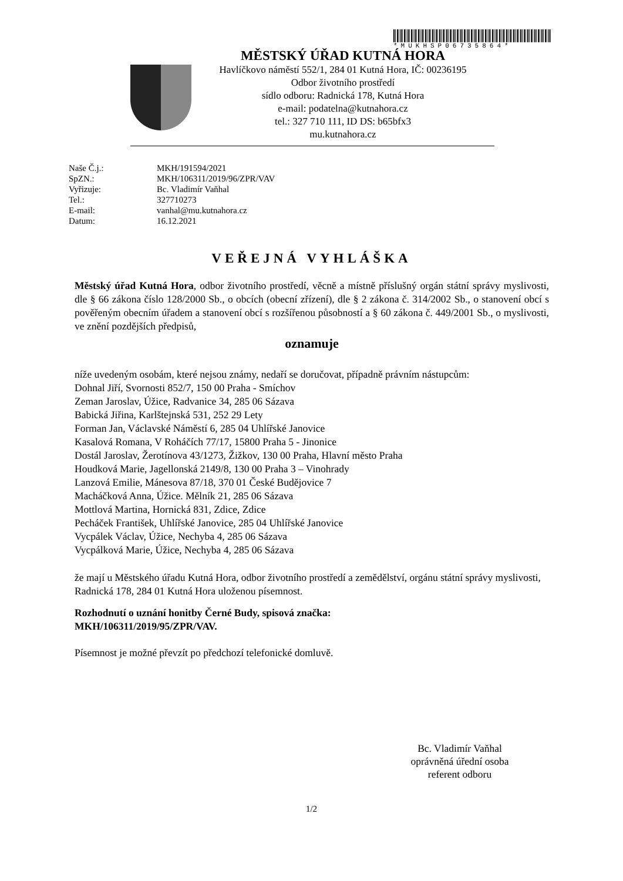*MUKHSP06735864*
MĚSTSKÝ ÚŘAD KUTNÁ HORA
Havlíčkovo náměstí 552/1, 284 01 Kutná Hora, IČ: 00236195
Odbor životního prostředí
sídlo odboru: Radnická 178, Kutná Hora
e-mail: podatelna@kutnahora.cz
tel.: 327 710 111, ID DS: b65bfx3
mu.kutnahora.cz
| Naše Č.j.: | MKH/191594/2021 |
| SpZN.: | MKH/106311/2019/96/ZPR/VAV |
| Vyřizuje: | Bc. Vladimír Vaňhal |
| Tel.: | 327710273 |
| E-mail: | vanhal@mu.kutnahora.cz |
| Datum: | 16.12.2021 |
VEŘEJNÁ VYHLÁŠKA
Městský úřad Kutná Hora, odbor životního prostředí, věcně a místně příslušný orgán státní správy myslivosti, dle § 66 zákona číslo 128/2000 Sb., o obcích (obecní zřízení), dle § 2 zákona č. 314/2002 Sb., o stanovení obcí s pověřeným obecním úřadem a stanovení obcí s rozšířenou působností a § 60 zákona č. 449/2001 Sb., o myslivosti, ve znění pozdějších předpisů,
oznamuje
níže uvedeným osobám, které nejsou známy, nedaří se doručovat, případně právním nástupcům:
Dohnal Jiří, Svornosti 852/7, 150 00 Praha - Smíchov
Zeman Jaroslav, Úžice, Radvanice 34, 285 06 Sázava
Babická Jiřina, Karlštejnská 531, 252 29 Lety
Forman Jan, Václavské Náměstí 6, 285 04 Uhlířské Janovice
Kasalová Romana, V Roháčích 77/17, 15800 Praha 5 - Jinonice
Dostál Jaroslav, Žerotínova 43/1273, Žižkov, 130 00 Praha, Hlavní město Praha
Houdková Marie, Jagellonská 2149/8, 130 00 Praha 3 – Vinohrady
Lanzová Emilie, Mánesova 87/18, 370 01 České Budějovice 7
Macháčková Anna, Úžice. Mělník 21, 285 06 Sázava
Mottlová Martina, Hornická 831, Zdice, Zdice
Pecháček František, Uhlířské Janovice, 285 04 Uhlířské Janovice
Vycpálek Václav, Úžice, Nechyba 4, 285 06 Sázava
Vycpálková Marie, Úžice, Nechyba 4, 285 06 Sázava
že mají u Městského úřadu Kutná Hora, odbor životního prostředí a zemědělství, orgánu státní správy myslivosti, Radnická 178, 284 01 Kutná Hora uloženou písemnost.
Rozhodnutí o uznání honitby Černé Budy, spisová značka:
MKH/106311/2019/95/ZPR/VAV.
Písemnost je možné převzít po předchozí telefonické domluvě.
Bc. Vladimír Vaňhal
oprávněná úřední osoba
referent odboru
1/2